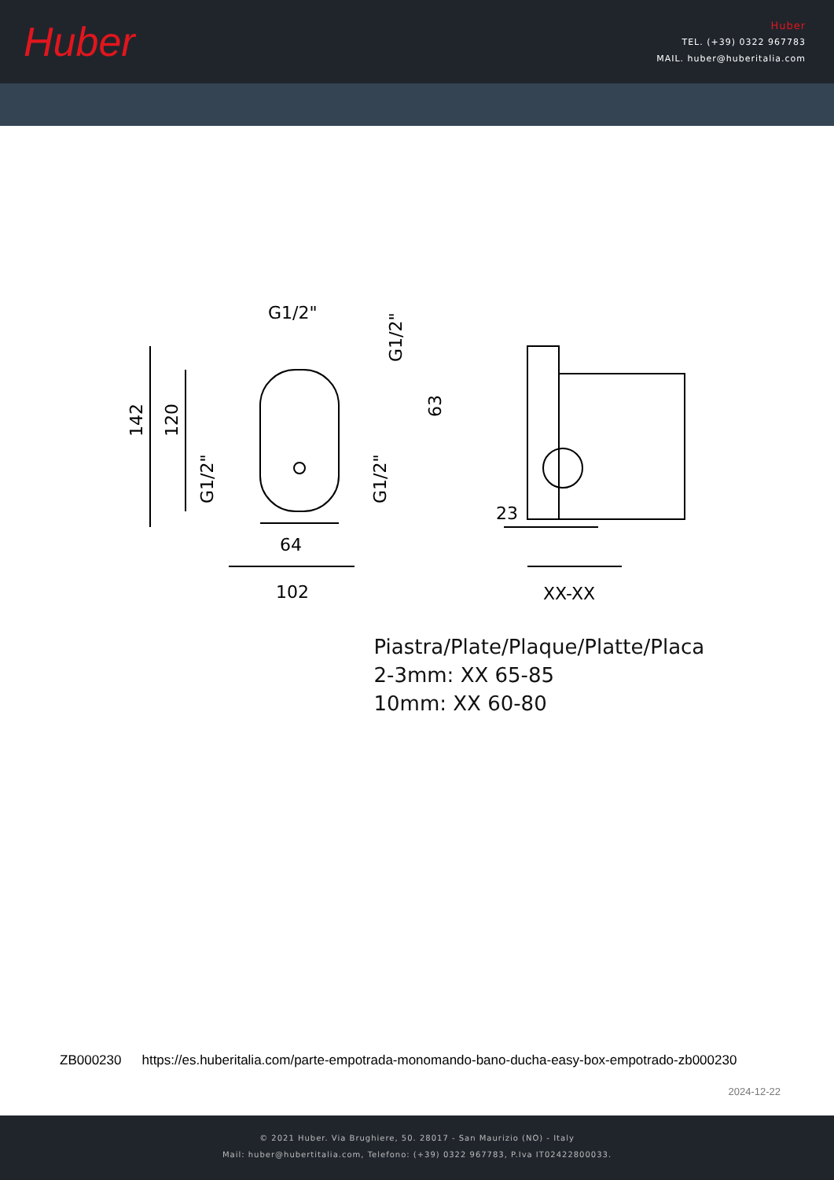Huber
Huber
TEL. (+39) 0322 967783
MAIL. huber@huberitalia.com
G1/2"
64
102
23
XX-XX
142
120
63
G1/2"
G1/2"
G1/2"
Piastra/Plate/Plaque/Platte/Placa
2-3mm: XX 65-85
10mm: XX 60-80
ZB000230 https://es.huberitalia.com/parte-empotrada-monomando-bano-ducha-easy-box-empotrado-zb000230
2024-12-22
© 2021 Huber. Via Brughiere, 50. 28017 - San Maurizio (NO) - Italy
Mail: huber@hubertitalia.com, Telefono: (+39) 0322 967783, P.Iva IT02422800033.